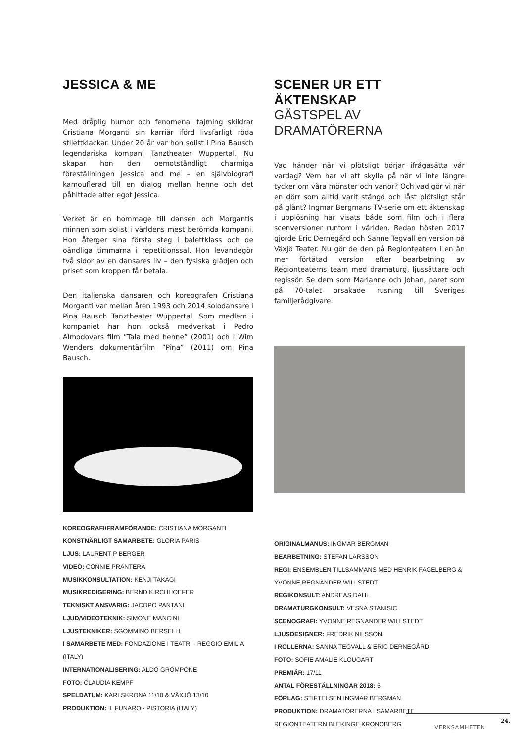JESSICA & ME
Med dråplig humor och fenomenal tajming skildrar Cristiana Morganti sin karriär iförd livsfarligt röda stilettklackar. Under 20 år var hon solist i Pina Bausch legendariska kompani Tanztheater Wuppertal. Nu skapar hon den oemotståndligt charmiga föreställningen Jessica and me – en självbiografi kamouflerad till en dialog mellan henne och det påhittade alter egot Jessica.
Verket är en hommage till dansen och Morgantis minnen som solist i världens mest berömda kompani. Hon återger sina första steg i balettklass och de oändliga timmarna i repetitionssal. Hon levandegör två sidor av en dansares liv – den fysiska glädjen och priset som kroppen får betala.
Den italienska dansaren och koreografen Cristiana Morganti var mellan åren 1993 och 2014 solodansare i Pina Bausch Tanztheater Wuppertal. Som medlem i kompaniet har hon också medverkat i Pedro Almodovars film ”Tala med henne” (2001) och i Wim Wenders dokumentärfilm ”Pina” (2011) om Pina Bausch.
KOREOGRAFI/FRAMFÖRANDE: CRISTIANA MORGANTI
KONSTNÄRLIGT SAMARBETE: GLORIA PARIS
LJUS: LAURENT P BERGER
VIDEO: CONNIE PRANTERA
MUSIKKONSULTATION: KENJI TAKAGI
MUSIKREDIGERING: BERND KIRCHHOEFER
TEKNISKT ANSVARIG: JACOPO PANTANI
LJUD/VIDEOTEKNIK: SIMONE MANCINI
LJUSTEKNIKER: SGOMMINO BERSELLI
I SAMARBETE MED: FONDAZIONE I TEATRI - REGGIO EMILIA (ITALY)
INTERNATIONALISERING: ALDO GROMPONE
FOTO: CLAUDIA KEMPF
SPELDATUM: KARLSKRONA 11/10 & VÄXJÖ 13/10
PRODUKTION: IL FUNARO - PISTORIA (ITALY)
SCENER UR ETT ÄKTENSKAP
GÄSTSPEL AV DRAMATÖRERNA
Vad händer när vi plötsligt börjar ifrågasätta vår vardag? Vem har vi att skylla på när vi inte längre tycker om våra mönster och vanor? Och vad gör vi när en dörr som alltid varit stängd och låst plötsligt står på glänt? Ingmar Bergmans TV-serie om ett äktenskap i upplösning har visats både som film och i flera scenversioner runtom i världen. Redan hösten 2017 gjorde Eric Dernegård och Sanne Tegvall en version på Växjö Teater. Nu gör de den på Regionteatern i en än mer förtätad version efter bearbetning av Regionteaterns team med dramaturg, ljussättare och regissör. Se dem som Marianne och Johan, paret som på 70-talet orsakade rusning till Sveriges familjerådgivare.
ORIGINALMANUS: INGMAR BERGMAN
BEARBETNING: STEFAN LARSSON
REGI: ENSEMBLEN TILLSAMMANS MED HENRIK FAGELBERG & YVONNE REGNANDER WILLSTEDT
REGIKONSULT: ANDREAS DAHL
DRAMATURGKONSULT: VESNA STANISIC
SCENOGRAFI: YVONNE REGNANDER WILLSTEDT
LJUSDESIGNER: FREDRIK NILSSON
I ROLLERNA: SANNA TEGVALL & ERIC DERNEGÅRD
FOTO: SOFIE AMALIE KLOUGART
PREMIÄR: 17/11
ANTAL FÖRESTÄLLNINGAR 2018: 5
FÖRLAG: STIFTELSEN INGMAR BERGMAN
PRODUKTION: DRAMATÖRERNA I SAMARBETE REGIONTEATERN BLEKINGE KRONOBERG
24.
VERKSAMHETEN